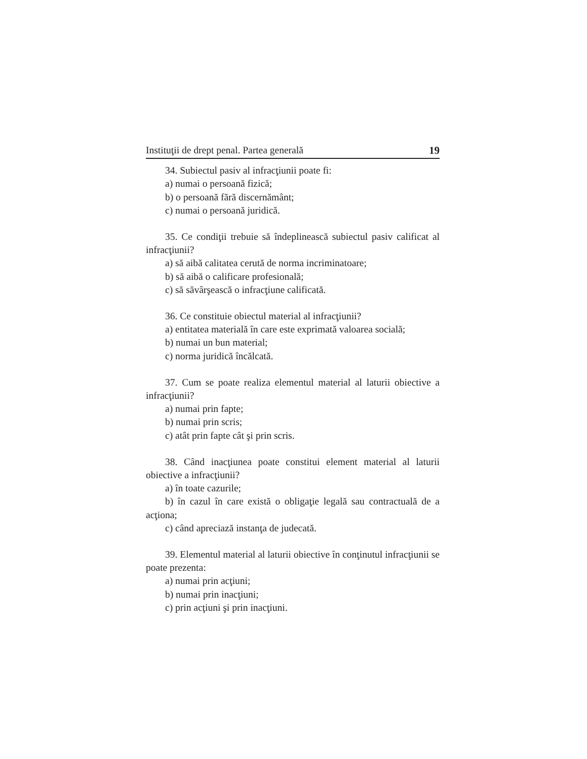Instituţii de drept penal. Partea generală 19
34. Subiectul pasiv al infracţiunii poate fi:
a) numai o persoană fizică;
b) o persoană fără discernământ;
c) numai o persoană juridică.
35. Ce condiţii trebuie să îndeplinească subiectul pasiv calificat al infracţiunii?
a) să aibă calitatea cerută de norma incriminatoare;
b) să aibă o calificare profesională;
c) să săvârşească o infracţiune calificată.
36. Ce constituie obiectul material al infracţiunii?
a) entitatea materială în care este exprimată valoarea socială;
b) numai un bun material;
c) norma juridică încălcată.
37. Cum se poate realiza elementul material al laturii obiective a infracţiunii?
a) numai prin fapte;
b) numai prin scris;
c) atât prin fapte cât şi prin scris.
38. Când inacţiunea poate constitui element material al laturii obiective a infracţiunii?
a) în toate cazurile;
b) în cazul în care există o obligaţie legală sau contractuală de a acţiona;
c) când apreciază instanţa de judecată.
39. Elementul material al laturii obiective în conţinutul infracţiunii se poate prezenta:
a) numai prin acţiuni;
b) numai prin inacţiuni;
c) prin acţiuni şi prin inacţiuni.